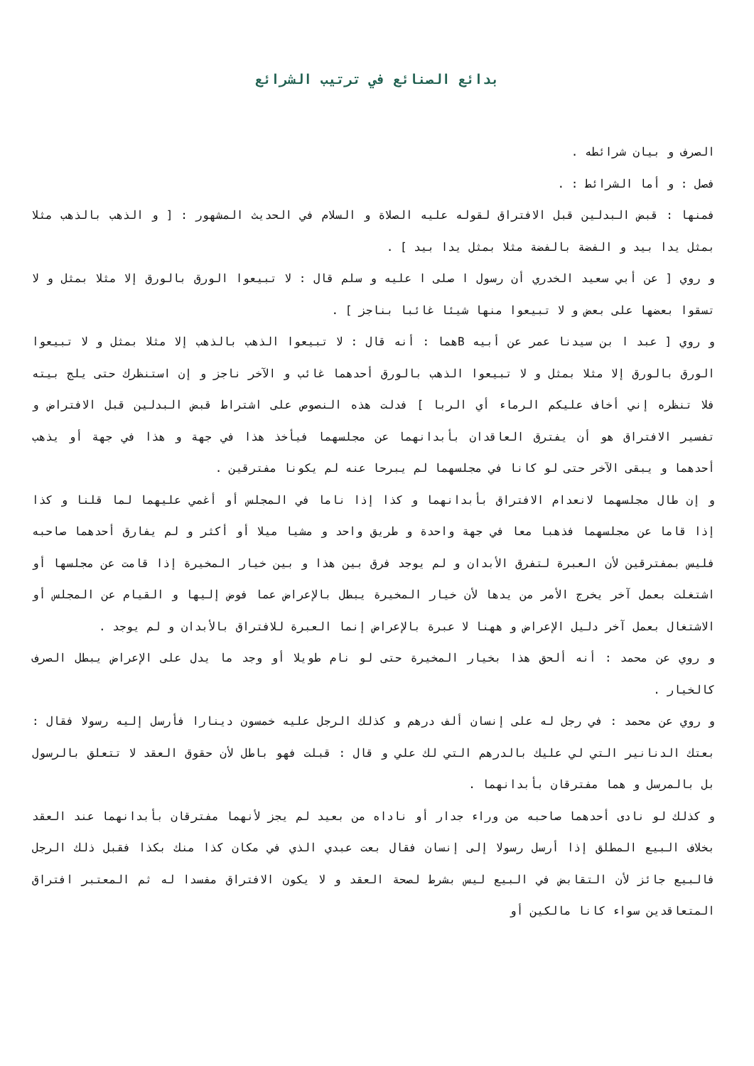بدائع الصنائع في ترتيب الشرائع
الصرف و بيان شرائطه .
فصل : و أما الشرائط : .
فمنها : قبض البدلين قبل الافتراق لقوله عليه الصلاة و السلام في الحديث المشهور : [ و الذهب بالذهب مثلا بمثل يدا بيد و الفضة بالفضة مثلا بمثل يدا بيد ] .
و روي [ عن أبي سعيد الخدري أن رسول ا صلى ا عليه و سلم قال : لا تبيعوا الورق بالورق إلا مثلا بمثل و لا تسقوا بعضها على بعض و لا تبيعوا منها شيئا غائبا بناجز ] .
و روي [ عبد ا بن سيدنا عمر عن أبيه Bهما : أنه قال : لا تبيعوا الذهب بالذهب إلا مثلا بمثل و لا تبيعوا الورق بالورق إلا مثلا بمثل و لا تبيعوا الذهب بالورق أحدهما غائب و الآخر ناجز و إن استنظرك حتى يلج بيته فلا تنظره إني أخاف عليكم الرماء أي الربا ] فدلت هذه النصوص على اشتراط قبض البدلين قبل الافتراض و تفسير الافتراق هو أن يفترق العاقدان بأبدانهما عن مجلسهما فيأخذ هذا في جهة و هذا في جهة أو يذهب أحدهما و يبقى الآخر حتى لو كانا في مجلسهما لم يبرحا عنه لم يكونا مفترقين .
و إن طال مجلسهما لانعدام الافتراق بأبدانهما و كذا إذا ناما في المجلس أو أغمي عليهما لما قلنا و كذا إذا قاما عن مجلسهما فذهبا معا في جهة واحدة و طريق واحد و مشيا ميلا أو أكثر و لم يفارق أحدهما صاحبه فليس بمفترقين لأن العبرة لتفرق الأبدان و لم يوجد فرق بين هذا و بين خيار المخيرة إذا قامت عن مجلسها أو اشتغلت بعمل آخر يخرج الأمر من يدها لأن خيار المخيرة يبطل بالإعراض عما فوض إليها و القيام عن المجلس أو الاشتغال بعمل آخر دليل الإعراض و ههنا لا عبرة بالإعراض إنما العبرة للافتراق بالأبدان و لم يوجد .
و روي عن محمد : أنه ألحق هذا بخيار المخيرة حتى لو نام طويلا أو وجد ما يدل على الإعراض يبطل الصرف كالخيار .
و روي عن محمد : في رجل له على إنسان ألف درهم و كذلك الرجل عليه خمسون دينارا فأرسل إليه رسولا فقال : بعتك الدنانير التي لي عليك بالدرهم التي لك علي و قال : قبلت فهو باطل لأن حقوق العقد لا تتعلق بالرسول بل بالمرسل و هما مفترقان بأبدانهما .
و كذلك لو نادى أحدهما صاحبه من وراء جدار أو ناداه من بعيد لم يجز لأنهما مفترقان بأبدانهما عند العقد بخلاف البيع المطلق إذا أرسل رسولا إلى إنسان فقال بعت عبدي الذي في مكان كذا منك بكذا فقبل ذلك الرجل فالبيع جائز لأن التقابض في البيع ليس بشرط لصحة العقد و لا يكون الافتراق مفسدا له ثم المعتبر افتراق المتعاقدين سواء كانا مالكين أو